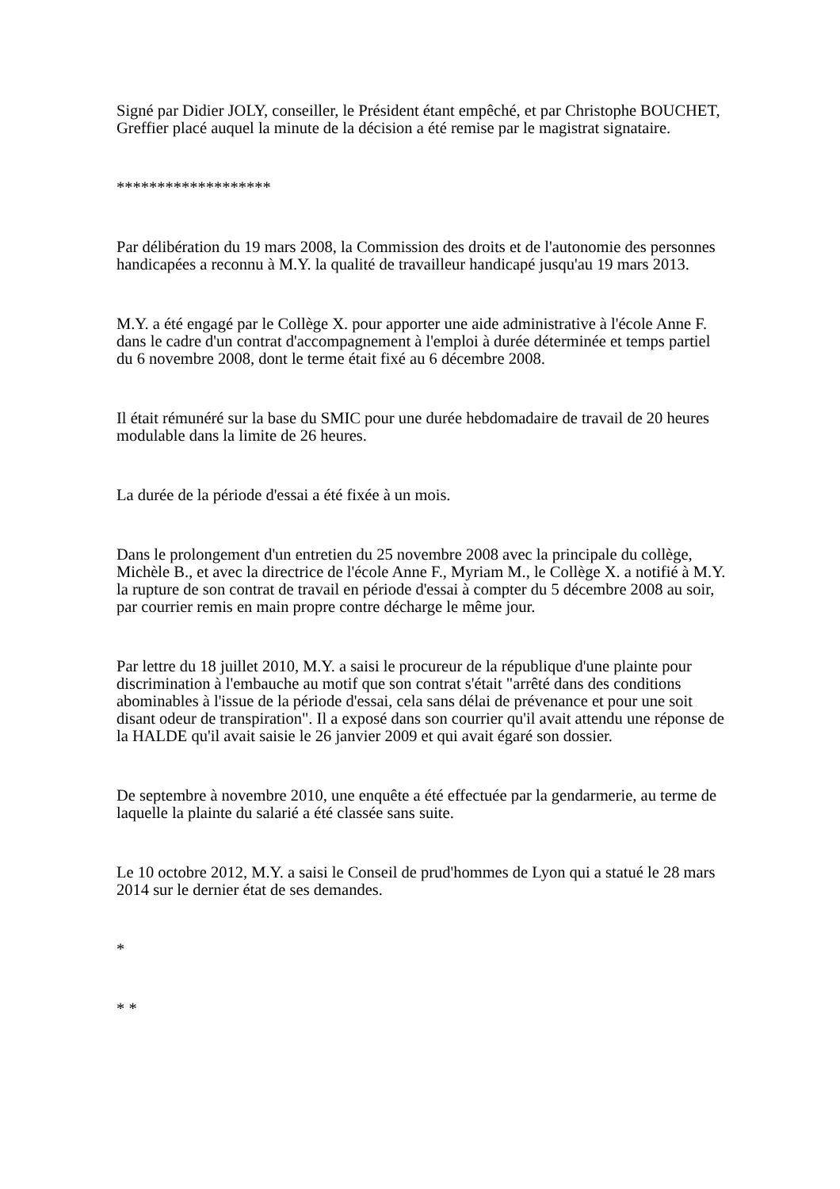Signé par Didier JOLY, conseiller, le Président étant empêché, et par Christophe BOUCHET, Greffier placé auquel la minute de la décision a été remise par le magistrat signataire.
*******************
Par délibération du 19 mars 2008, la Commission des droits et de l'autonomie des personnes handicapées a reconnu à M.Y. la qualité de travailleur handicapé jusqu'au 19 mars 2013.
M.Y. a été engagé par le Collège X. pour apporter une aide administrative à l'école Anne F. dans le cadre d'un contrat d'accompagnement à l'emploi à durée déterminée et temps partiel du 6 novembre 2008, dont le terme était fixé au 6 décembre 2008.
Il était rémunéré sur la base du SMIC pour une durée hebdomadaire de travail de 20 heures modulable dans la limite de 26 heures.
La durée de la période d'essai a été fixée à un mois.
Dans le prolongement d'un entretien du 25 novembre 2008 avec la principale du collège, Michèle B., et avec la directrice de l'école Anne F., Myriam M., le Collège X. a notifié à M.Y. la rupture de son contrat de travail en période d'essai à compter du 5 décembre 2008 au soir, par courrier remis en main propre contre décharge le même jour.
Par lettre du 18 juillet 2010, M.Y. a saisi le procureur de la république d'une plainte pour discrimination à l'embauche au motif que son contrat s'était "arrêté dans des conditions abominables à l'issue de la période d'essai, cela sans délai de prévenance et pour une soit disant odeur de transpiration". Il a exposé dans son courrier qu'il avait attendu une réponse de la HALDE qu'il avait saisie le 26 janvier 2009 et qui avait égaré son dossier.
De septembre à novembre 2010, une enquête a été effectuée par la gendarmerie, au terme de laquelle la plainte du salarié a été classée sans suite.
Le 10 octobre 2012, M.Y. a saisi le Conseil de prud'hommes de Lyon qui a statué le 28 mars 2014 sur le dernier état de ses demandes.
*
* *